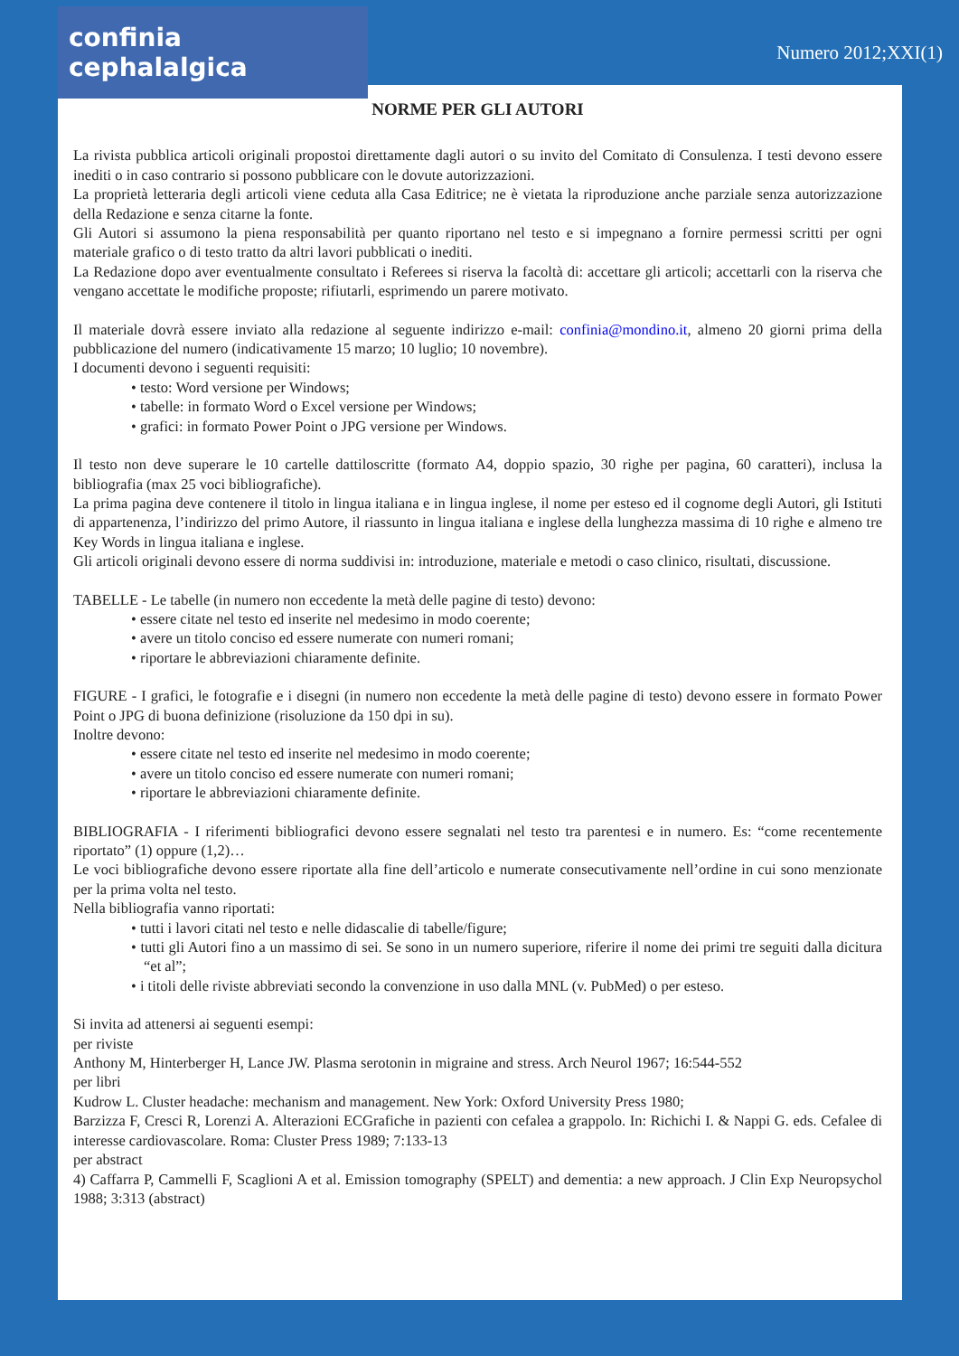confinia cephalalgica
Numero 2012;XXI(1)
NORME PER GLI AUTORI
La rivista pubblica articoli originali propostoi direttamente dagli autori o su invito del Comitato di Consulenza. I testi devono essere inediti o in caso contrario si possono pubblicare con le dovute autorizzazioni.
La proprietà letteraria degli articoli viene ceduta alla Casa Editrice; ne è vietata la riproduzione anche parziale senza autorizzazione della Redazione e senza citarne la fonte.
Gli Autori si assumono la piena responsabilità per quanto riportano nel testo e si impegnano a fornire permessi scritti per ogni materiale grafico o di testo tratto da altri lavori pubblicati o inediti.
La Redazione dopo aver eventualmente consultato i Referees si riserva la facoltà di: accettare gli articoli; accettarli con la riserva che vengano accettate le modifiche proposte; rifiutarli, esprimendo un parere motivato.
Il materiale dovrà essere inviato alla redazione al seguente indirizzo e-mail: confinia@mondino.it, almeno 20 giorni prima della pubblicazione del numero (indicativamente 15 marzo; 10 luglio; 10 novembre).
I documenti devono i seguenti requisiti:
• testo: Word versione per Windows;
• tabelle: in formato Word o Excel versione per Windows;
• grafici: in formato Power Point o JPG versione per Windows.
Il testo non deve superare le 10 cartelle dattiloscritte (formato A4, doppio spazio, 30 righe per pagina, 60 caratteri), inclusa la bibliografia (max 25 voci bibliografiche).
La prima pagina deve contenere il titolo in lingua italiana e in lingua inglese, il nome per esteso ed il cognome degli Autori, gli Istituti di appartenenza, l’indirizzo del primo Autore, il riassunto in lingua italiana e inglese della lunghezza massima di 10 righe e almeno tre Key Words in lingua italiana e inglese.
Gli articoli originali devono essere di norma suddivisi in: introduzione, materiale e metodi o caso clinico, risultati, discussione.
TABELLE - Le tabelle (in numero non eccedente la metà delle pagine di testo) devono:
• essere citate nel testo ed inserite nel medesimo in modo coerente;
• avere un titolo conciso ed essere numerate con numeri romani;
• riportare le abbreviazioni chiaramente definite.
FIGURE - I grafici, le fotografie e i disegni (in numero non eccedente la metà delle pagine di testo) devono essere in formato Power Point o JPG di buona definizione (risoluzione da 150 dpi in su).
Inoltre devono:
• essere citate nel testo ed inserite nel medesimo in modo coerente;
• avere un titolo conciso ed essere numerate con numeri romani;
• riportare le abbreviazioni chiaramente definite.
BIBLIOGRAFIA - I riferimenti bibliografici devono essere segnalati nel testo tra parentesi e in numero. Es: “come recentemente riportato” (1) oppure (1,2)…
Le voci bibliografiche devono essere riportate alla fine dell’articolo e numerate consecutivamente nell’ordine in cui sono menzionate per la prima volta nel testo.
Nella bibliografia vanno riportati:
• tutti i lavori citati nel testo e nelle didascalie di tabelle/figure;
• tutti gli Autori fino a un massimo di sei. Se sono in un numero superiore, riferire il nome dei primi tre seguiti dalla dicitura “et al”;
• i titoli delle riviste abbreviati secondo la convenzione in uso dalla MNL (v. PubMed) o per esteso.
Si invita ad attenersi ai seguenti esempi:
per riviste
Anthony M, Hinterberger H, Lance JW. Plasma serotonin in migraine and stress. Arch Neurol 1967; 16:544-552
per libri
Kudrow L. Cluster headache: mechanism and management. New York: Oxford University Press 1980;
Barzizza F, Cresci R, Lorenzi A. Alterazioni ECGrafiche in pazienti con cefalea a grappolo. In: Richichi I. & Nappi G. eds. Cefalee di interesse cardiovascolare. Roma: Cluster Press 1989; 7:133-13
per abstract
4) Caffarra P, Cammelli F, Scaglioni A et al. Emission tomography (SPELT) and dementia: a new approach. J Clin Exp Neuropsychol 1988; 3:313 (abstract)